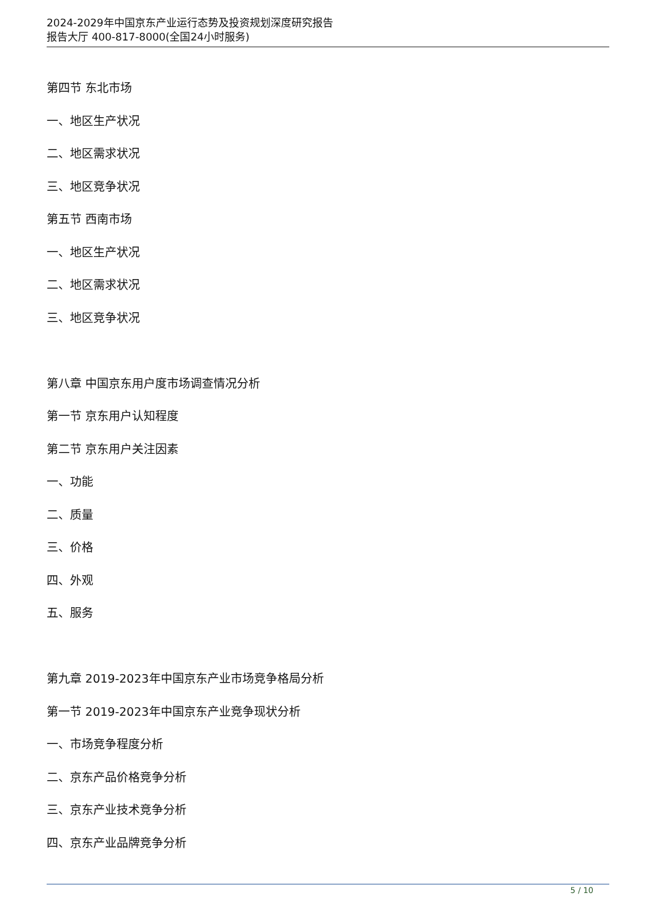2024-2029年中国京东产业运行态势及投资规划深度研究报告
报告大厅 400-817-8000(全国24小时服务)
第四节 东北市场
一、地区生产状况
二、地区需求状况
三、地区竞争状况
第五节 西南市场
一、地区生产状况
二、地区需求状况
三、地区竞争状况
第八章 中国京东用户度市场调查情况分析
第一节 京东用户认知程度
第二节 京东用户关注因素
一、功能
二、质量
三、价格
四、外观
五、服务
第九章 2019-2023年中国京东产业市场竞争格局分析
第一节 2019-2023年中国京东产业竞争现状分析
一、市场竞争程度分析
二、京东产品价格竞争分析
三、京东产业技术竞争分析
四、京东产业品牌竞争分析
5 / 10